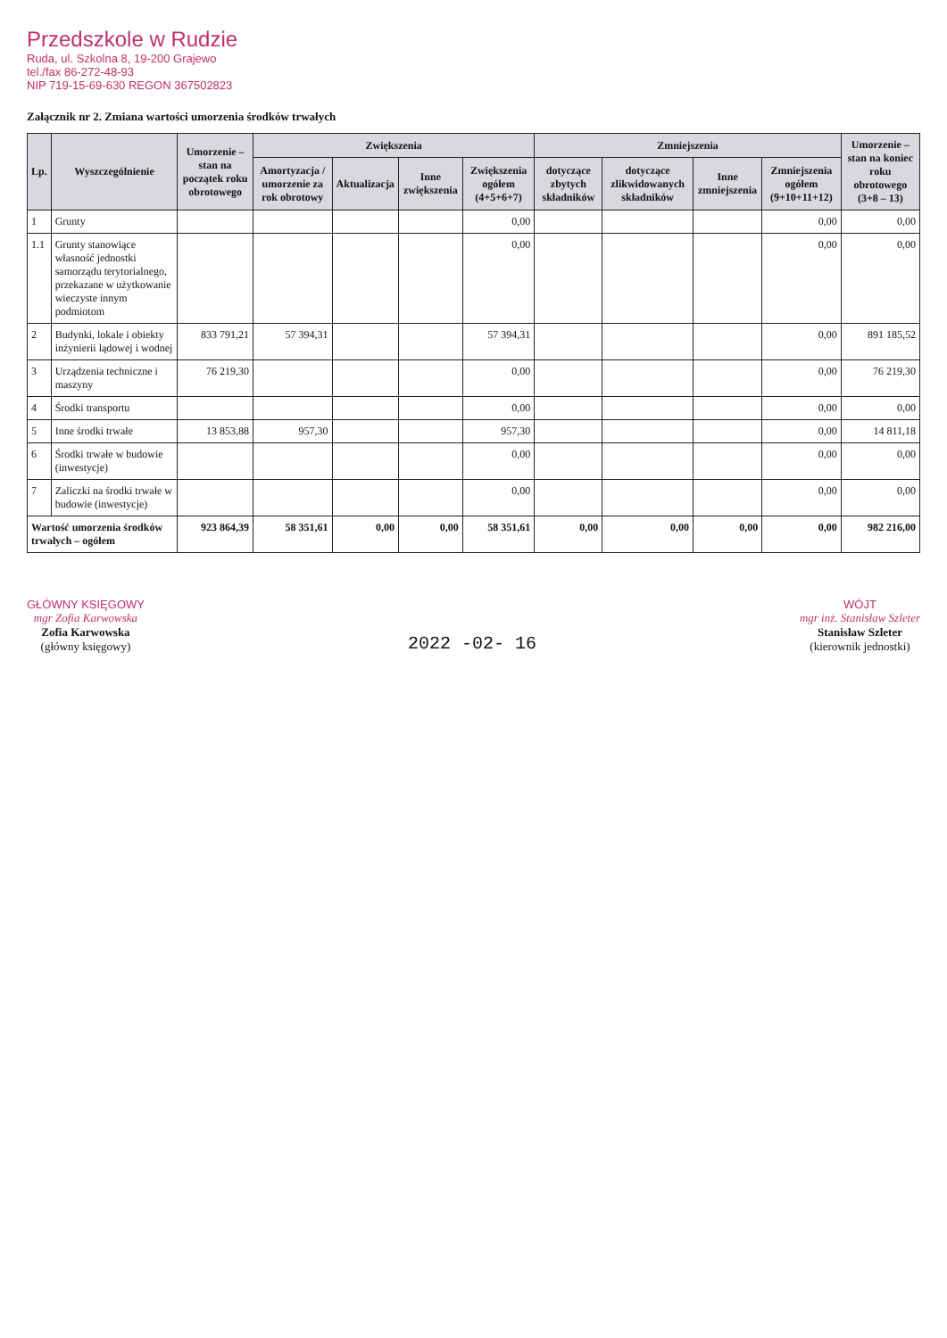Przedszkole w Rudzie
Ruda, ul. Szkolna 8, 19-200 Grajewo
tel./fax 86-272-48-93
NIP 719-15-69-630 REGON 367502823
Załącznik nr 2. Zmiana wartości umorzenia środków trwałych
| Lp. | Wyszczególnienie | Umorzenie – stan na początek roku obrotowego | Zwiększenia | | | | Zmniejszenia | | | | Umorzenie – stan na koniec roku obrotowego (3+8 – 13) |
| --- | --- | --- | --- | --- | --- | --- | --- | --- | --- | --- | --- |
| | | | Amortyzacja / umorzenie za rok obrotowy | Aktualizacja | Inne zwiększenia | Zwiększenia ogółem (4+5+6+7) | dotyczące zbytych składników | dotyczące zlikwidowanych składników | Inne zmniejszenia | Zmniejszenia ogółem (9+10+11+12) | |
| 1 | Grunty | | | | | 0,00 | | | | 0,00 | 0,00 |
| 1.1 | Grunty stanowiące własność jednostki samorządu terytorialnego, przekazane w użytkowanie wieczyste innym podmiotom | | | | | 0,00 | | | | 0,00 | 0,00 |
| 2 | Budynki, lokale i obiekty inżynierii lądowej i wodnej | 833 791,21 | 57 394,31 | | | 57 394,31 | | | | 0,00 | 891 185,52 |
| 3 | Urządzenia techniczne i maszyny | 76 219,30 | | | | 0,00 | | | | 0,00 | 76 219,30 |
| 4 | Środki transportu | | | | | 0,00 | | | | 0,00 | 0,00 |
| 5 | Inne środki trwałe | 13 853,88 | 957,30 | | | 957,30 | | | | 0,00 | 14 811,18 |
| 6 | Środki trwałe w budowie (inwestycje) | | | | | 0,00 | | | | 0,00 | 0,00 |
| 7 | Zaliczki na środki trwałe w budowie (inwestycje) | | | | | 0,00 | | | | 0,00 | 0,00 |
| Wartość umorzenia środków trwałych – ogółem | | 923 864,39 | 58 351,61 | 0,00 | 0,00 | 58 351,61 | 0,00 | 0,00 | 0,00 | 0,00 | 982 216,00 |
GŁÓWNY KSIĘGOWY
mgr Zofia Karwowska
Zofia Karwowska
(główny księgowy)
2022 -02- 16
WÓJT
mgr inż. Stanisław Szleter
Stanisław Szleter
(kierownik jednostki)